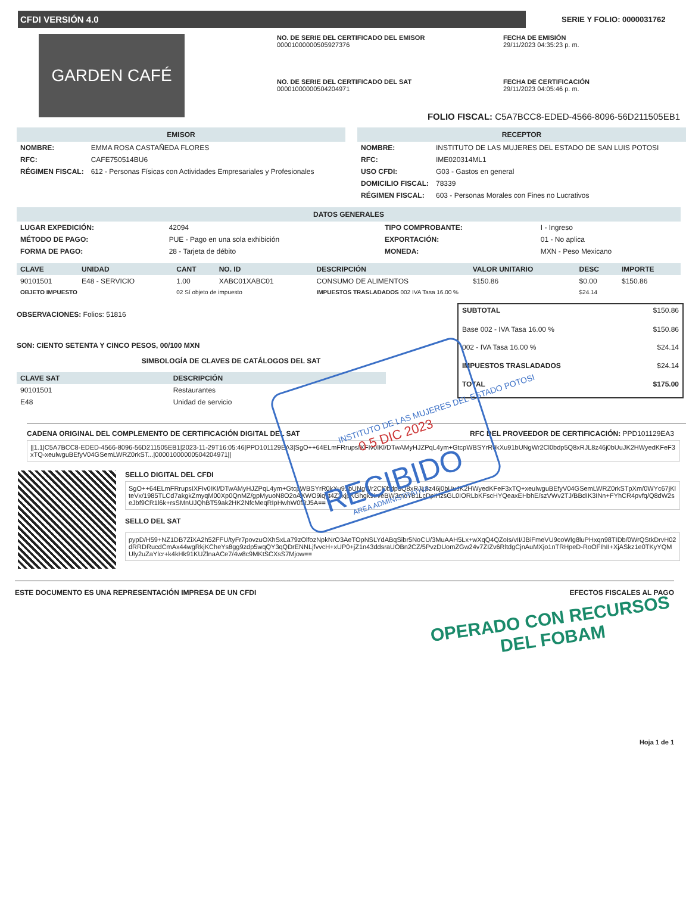CFDI VERSIÓN 4.0
SERIE Y FOLIO: 0000031762
GARDEN CAFÉ
NO. DE SERIE DEL CERTIFICADO DEL EMISOR
00001000000505927376
FECHA DE EMISIÓN
29/11/2023 04:35:23 p. m.
NO. DE SERIE DEL CERTIFICADO DEL SAT
00001000000504204971
FECHA DE CERTIFICACIÓN
29/11/2023 04:05:46 p. m.
FOLIO FISCAL: C5A7BCC8-EDED-4566-8096-56D211505EB1
EMISOR
| NOMBRE: | EMMA ROSA CASTAÑEDA FLORES |
| RFC: | CAFE750514BU6 |
| RÉGIMEN FISCAL: | 612 - Personas Físicas con Actividades Empresariales y Profesionales |
RECEPTOR
| NOMBRE: | INSTITUTO DE LAS MUJERES DEL ESTADO DE SAN LUIS POTOSI |
| RFC: | IME020314ML1 |
| USO CFDI: | G03 - Gastos en general |
| DOMICILIO FISCAL: | 78339 |
| RÉGIMEN FISCAL: | 603 - Personas Morales con Fines no Lucrativos |
DATOS GENERALES
| LUGAR EXPEDICIÓN: | 42094 | TIPO COMPROBANTE: | I - Ingreso |
| MÉTODO DE PAGO: | PUE - Pago en una sola exhibición | EXPORTACIÓN: | 01 - No aplica |
| FORMA DE PAGO: | 28 - Tarjeta de débito | MONEDA: | MXN - Peso Mexicano |
| CLAVE | UNIDAD | CANT | NO. ID | DESCRIPCIÓN | VALOR UNITARIO | DESC | IMPORTE |
| --- | --- | --- | --- | --- | --- | --- | --- |
| 90101501 | E48 - SERVICIO | 1.00 | XABC01XABC01 | CONSUMO DE ALIMENTOS | $150.86 | $0.00 | $150.86 |
| OBJETO IMPUESTO | | 02 Sí objeto de impuesto | | IMPUESTOS TRASLADADOS 002 IVA Tasa 16.00 % | | $24.14 | |
OBSERVACIONES: Folios: 51816
SON: CIENTO SETENTA Y CINCO PESOS, 00/100 MXN
SIMBOLOGÍA DE CLAVES DE CATÁLOGOS DEL SAT
| CLAVE SAT | DESCRIPCIÓN |
| --- | --- |
| 90101501 | Restaurantes |
| E48 | Unidad de servicio |
| SUBTOTAL | $150.86 |
| Base 002 - IVA Tasa 16.00 % | $150.86 |
| 002 - IVA Tasa 16.00 % | $24.14 |
| IMPUESTOS TRASLADADOS | $24.14 |
| TOTAL | $175.00 |
CADENA ORIGINAL DEL COMPLEMENTO DE CERTIFICACIÓN DIGITAL DEL SAT RFC DEL PROVEEDOR DE CERTIFICACIÓN: PPD101129EA3
||1.1|C5A7BCC8-EDED-4566-8096-56D211505EB1|2023-11-29T16:05:46|PPD101129EA3|SgO++64ELmFRrupsIXFIv0IKl/DTwAMyHJZPqL4ym+GtcpWBSYrR0kXu91bUNgWr2Cl0bdp5Q8xRJL8z46j0bUuJK2HWyedKFeF3xTQ-xeulwguBEfyV04GSemLWRZ0rkST...|00001000000504204971||
SELLO DIGITAL DEL CFDI
SgO++64ELmFRrupsIXFIv0IKl/DTwAMyHJZPqL4ym+GtcpWBSYrR0kXu91bUNgWr2Cl0bdp5Q8xRJL8z46j0bUuJK2HWyedKFeF3xTQ+xeulwguBEfyV04GSemLWRZ0rkSTpXm/0WYc67jKlteVx/1985TLCd7akgkZmyqM00Xp0QnMZ/gpMyuoN8O2oAXWO9iqyt4Z3xjpKGhqk9irveBW3mcY81LcDpiHzsGL0IORLbKFscHYQeaxEHbhE/szVWv2TJ/BBdIK3INn+FYhCR4pvfq/Q8dW2seJbf9CR1l6k+rsSMnUJQhBT59ak2HK2NfcMeqRIpHwhW0fRJ5A==
SELLO DEL SAT
pypD/H59+NZ1DB7ZiXA2h52FFU/tyFr7povzuOXhSxLa79zOlfozNpkNrO3AeTOpNSLYdABqSibr5NoCU/3MuAAH5Lx+wXqQ4QZoIs/vII/JBiFmeVU9coWIg8luPHxqn98TIDb/0WrQStkDrvH02dRRDRucdCmAx44wgRkjKCheYs8gg9zdp5wqQY3qQDrENNLjfvvcH+xUP0+jZ1n43ddsraUOBn2CZ/5PvzDUomZGw24v7ZIZv6RltdgCjnAuMXjo1nTRHpeD-RoOFIhII+XjASkz1e0TKyYQMUly2uZaYlcr+k4kHk91KUZlnaACe7/4w8c9MKtSCXsS7Mjow==
ESTE DOCUMENTO ES UNA REPRESENTACIÓN IMPRESA DE UN CFDI EFECTOS FISCALES AL PAGO
OPERADO CON RECURSOS
DEL FOBAM
Hoja 1 de 1
INSTITUTO DE LAS MUJERES DEL ESTADO POTOSI
0 5 DIC 2023
RECIBIDO
AREA ADMINISTRATIVA